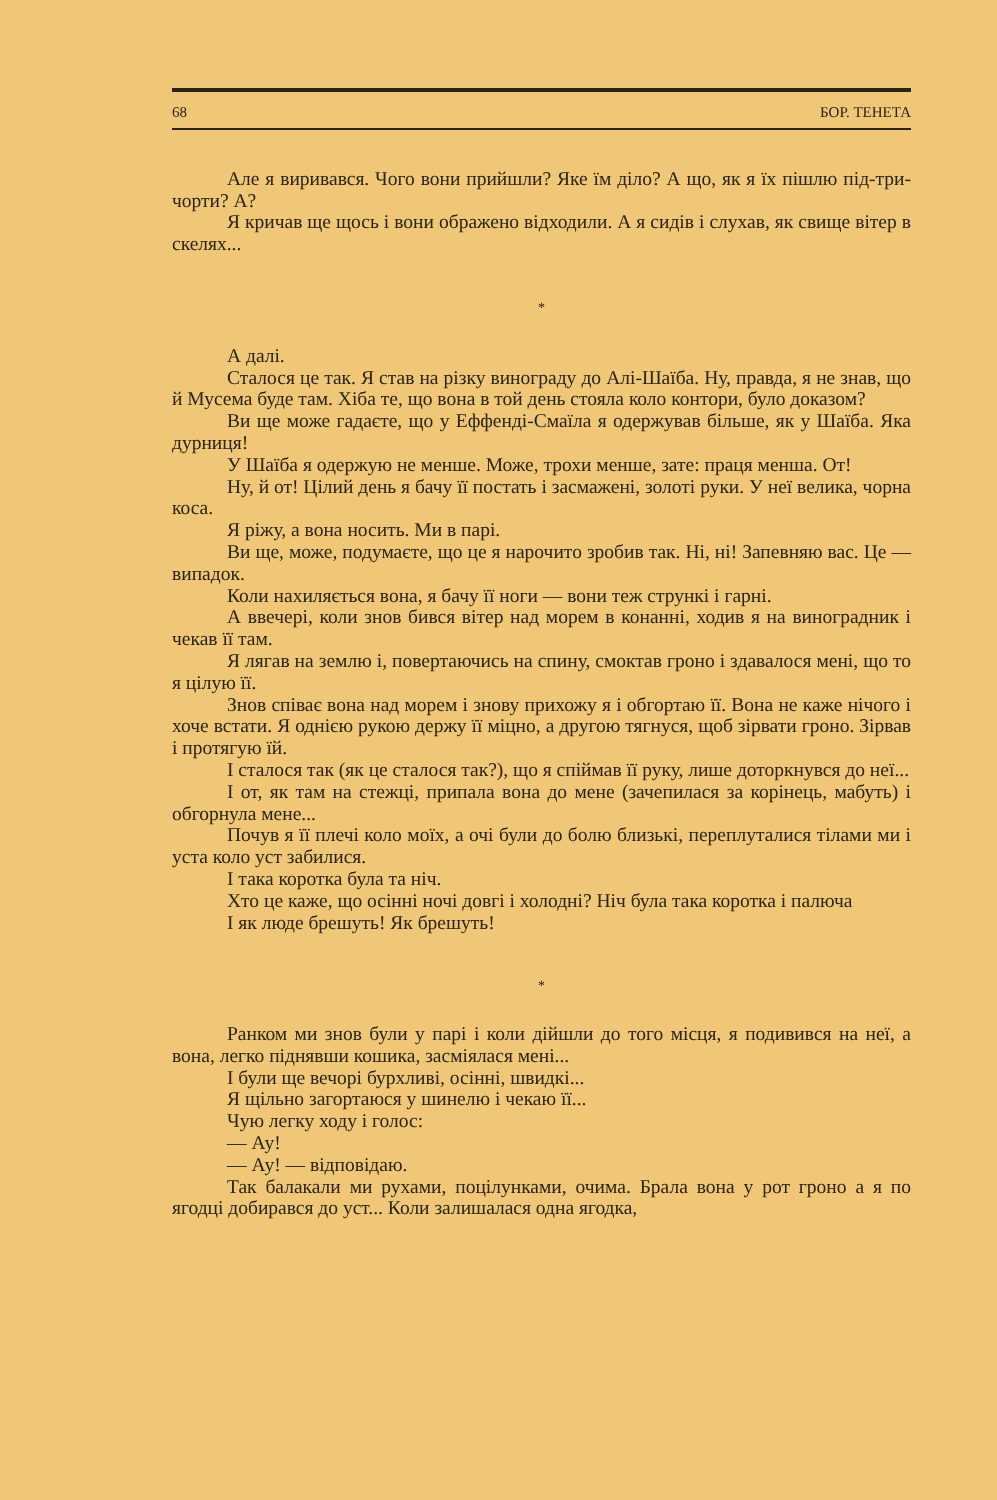68 БОР. ТЕНЕТА
Але я виривався. Чого вони прийшли? Яке їм діло? А що, як я їх пішлю під-три-чорти? А?
Я кричав ще щось і вони ображено відходили. А я сидів і слухав, як свище вітер в скелях...
*
А далі.
Сталося це так. Я став на різку винограду до Алі-Шаїба. Ну, правда, я не знав, що й Мусема буде там. Хіба те, що вона в той день стояла коло контори, було доказом?
Ви ще може гадаєте, що у Еффенді-Смаїла я одержував більше, як у Шаїба. Яка дурниця!
У Шаїба я одержую не менше. Може, трохи менше, зате: праця менша. От!
Ну, й от! Цілий день я бачу її постать і засмажені, золоті руки. У неї велика, чорна коса.
Я ріжу, а вона носить. Ми в парі.
Ви ще, може, подумаєте, що це я нарочито зробив так. Ні, ні! Запевняю вас. Це — випадок.
Коли нахиляється вона, я бачу її ноги — вони теж стрункі і гарні.
А ввечері, коли знов бився вітер над морем в конанні, ходив я на виноградник і чекав її там.
Я лягав на землю і, повертаючись на спину, смоктав гроно і здавалося мені, що то я цілую її.
Знов співає вона над морем і знову прихожу я і обгортаю її. Вона не каже нічого і хоче встати. Я однією рукою держу її міцно, а другою тягнуся, щоб зірвати гроно. Зірвав і протягую їй.
І сталося так (як це сталося так?), що я спіймав її руку, лише доторкнувся до неї...
І от, як там на стежці, припала вона до мене (зачепилася за корінець, мабуть) і обгорнула мене...
Почув я її плечі коло моїх, а очі були до болю близькі, переплуталися тілами ми і уста коло уст забилися.
І така коротка була та ніч.
Хто це каже, що осінні ночі довгі і холодні? Ніч була така коротка і палюча
І як люде брешуть! Як брешуть!
*
Ранком ми знов були у парі і коли дійшли до того місця, я подивився на неї, а вона, легко піднявши кошика, засміялася мені...
І були ще вечорі бурхливі, осінні, швидкі...
Я щільно загортаюся у шинелю і чекаю її...
Чую легку ходу і голос:
— Ау!
— Ау! — відповідаю.
Так балакали ми рухами, поцілунками, очима. Брала вона у рот гроно а я по ягодці добирався до уст... Коли залишалася одна ягодка,